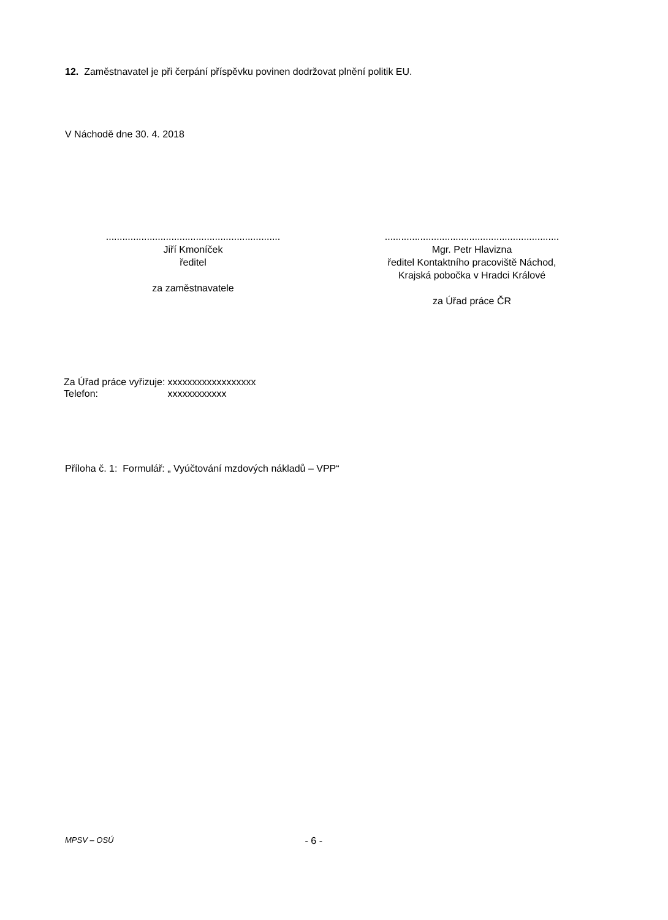12. Zaměstnavatel je při čerpání příspěvku povinen dodržovat plnění politik EU.
V Náchodě dne 30. 4. 2018
................................................................
Jiří Kmoníček
ředitel
za zaměstnavatele
................................................................
Mgr. Petr Hlavizna
ředitel Kontaktního pracoviště Náchod,
Krajská pobočka v Hradci Králové
za Úřad práce ČR
| Za Úřad práce vyřizuje: | xxxxxxxxxxxxxxxxxx |
| Telefon: | xxxxxxxxxxxx |
Příloha č. 1: Formulář: „ Vyúčtování mzdových nákladů – VPP“
MPSV – OSÚ - 6 -